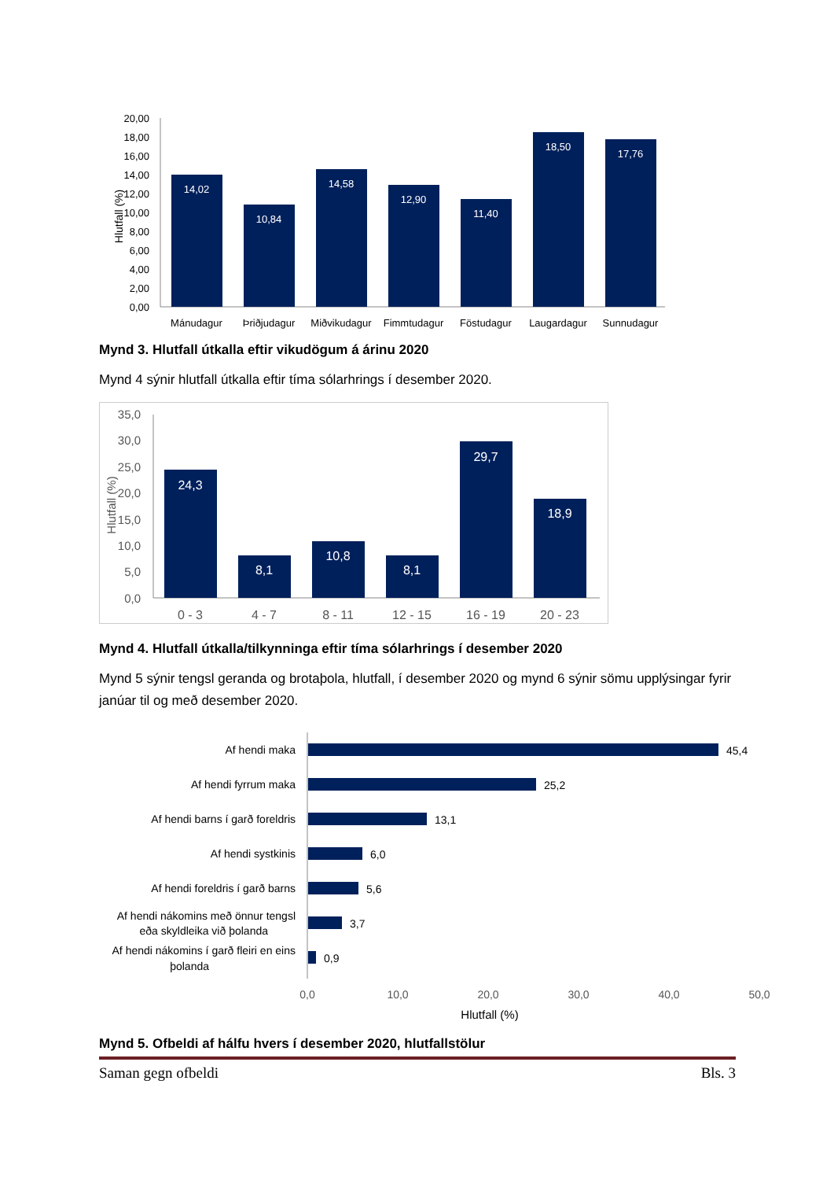20,00
18,00
16,00
14,00
12,00
10,00
8,00
6,00
4,00
2,00
0,00
Hlutfall (%)
14,02
10,84
14,58
12,90
11,40
18,50
17,76
Mánudagur
Þriðjudagur
Miðvikudagur
Fimmtudagur
Föstudagur
Laugardagur
Sunnudagur
Mynd 3. Hlutfall útkalla eftir vikudögum á árinu 2020
Mynd 4 sýnir hlutfall útkalla eftir tíma sólarhrings í desember 2020.
35,0
30,0
25,0
20,0
15,0
10,0
5,0
0,0
Hlutfall (%)
24,3
8,1
10,8
8,1
29,7
18,9
0 - 3
4 - 7
8 - 11
12 - 15
16 - 19
20 - 23
Mynd 4. Hlutfall útkalla/tilkynninga eftir tíma sólarhrings í desember 2020
Mynd 5 sýnir tengsl geranda og brotaþola, hlutfall, í desember 2020 og mynd 6 sýnir sömu upplýsingar fyrir janúar til og með desember 2020.
Af hendi maka
Af hendi fyrrum maka
Af hendi barns í garð foreldris
Af hendi systkinis
Af hendi foreldris í garð barns
Af hendi nákomins með önnur tengsl
eða skyldleika við þolanda
Af hendi nákomins í garð fleiri en eins
þolanda
45,4
25,2
13,1
6,0
5,6
3,7
0,9
0,0
10,0
20,0
30,0
40,0
50,0
Hlutfall (%)
Mynd 5. Ofbeldi af hálfu hvers í desember 2020, hlutfallstölur
Saman gegn ofbeldi Bls. 3